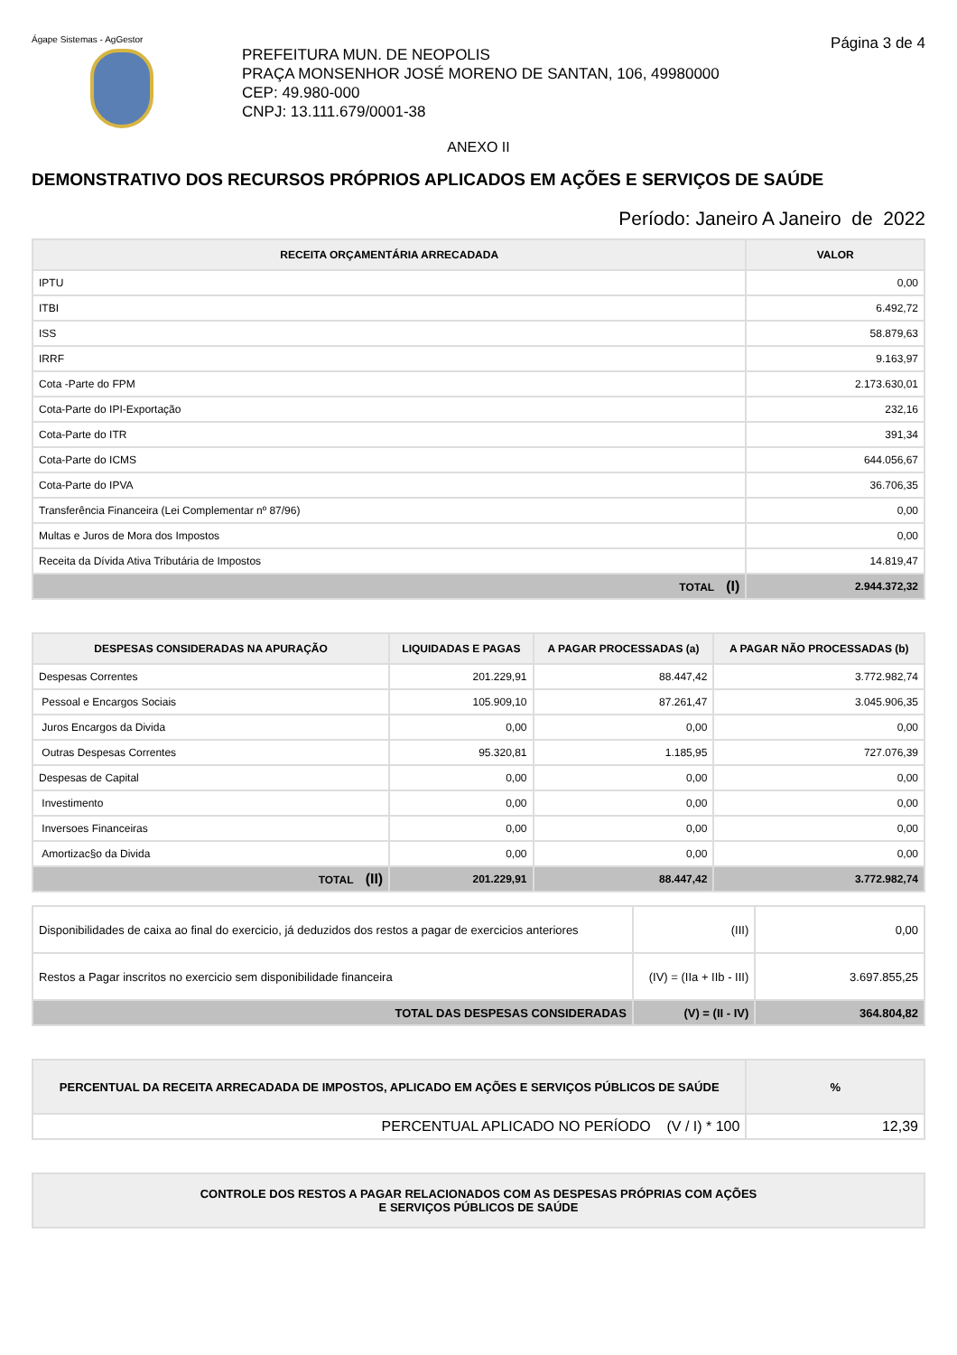Ágape Sistemas - AgGestor Página 3 de 4
PREFEITURA MUN. DE NEOPOLIS
PRAÇA MONSENHOR JOSÉ MORENO DE SANTAN, 106, 49980000
CEP: 49.980-000
CNPJ: 13.111.679/0001-38
ANEXO II
DEMONSTRATIVO DOS RECURSOS PRÓPRIOS APLICADOS EM AÇÕES E SERVIÇOS DE SAÚDE
Período: Janeiro A Janeiro de 2022
| RECEITA ORÇAMENTÁRIA ARRECADADA | VALOR |
| --- | --- |
| IPTU | 0,00 |
| ITBI | 6.492,72 |
| ISS | 58.879,63 |
| IRRF | 9.163,97 |
| Cota -Parte do FPM | 2.173.630,01 |
| Cota-Parte do IPI-Exportação | 232,16 |
| Cota-Parte do ITR | 391,34 |
| Cota-Parte do ICMS | 644.056,67 |
| Cota-Parte do IPVA | 36.706,35 |
| Transferência Financeira (Lei Complementar nº 87/96) | 0,00 |
| Multas e Juros de Mora dos Impostos | 0,00 |
| Receita da Dívida Ativa Tributária de Impostos | 14.819,47 |
| TOTAL (I) | 2.944.372,32 |
| DESPESAS CONSIDERADAS NA APURAÇÃO | LIQUIDADAS E PAGAS | A PAGAR PROCESSADAS (a) | A PAGAR NÃO PROCESSADAS (b) |
| --- | --- | --- | --- |
| Despesas Correntes | 201.229,91 | 88.447,42 | 3.772.982,74 |
| Pessoal e Encargos Sociais | 105.909,10 | 87.261,47 | 3.045.906,35 |
| Juros Encargos da Divida | 0,00 | 0,00 | 0,00 |
| Outras Despesas Correntes | 95.320,81 | 1.185,95 | 727.076,39 |
| Despesas de Capital | 0,00 | 0,00 | 0,00 |
| Investimento | 0,00 | 0,00 | 0,00 |
| Inversoes Financeiras | 0,00 | 0,00 | 0,00 |
| Amortizac§o da Divida | 0,00 | 0,00 | 0,00 |
| TOTAL (II) | 201.229,91 | 88.447,42 | 3.772.982,74 |
| Disponibilidades de caixa ao final do exercicio, já deduzidos dos restos a pagar de exercicios anteriores | (III) | 0,00 |
| Restos a Pagar inscritos no exercicio sem disponibilidade financeira | (IV) = (IIa + IIb - III) | 3.697.855,25 |
| TOTAL DAS DESPESAS CONSIDERADAS | (V) = (II - IV) | 364.804,82 |
| PERCENTUAL DA RECEITA ARRECADADA DE IMPOSTOS, APLICADO EM AÇÕES E SERVIÇOS PÚBLICOS DE SAÚDE | % |
| --- | --- |
| PERCENTUAL APLICADO NO PERÍODO (V / I) * 100 | 12,39 |
| CONTROLE DOS RESTOS A PAGAR RELACIONADOS COM AS DESPESAS PRÓPRIAS COM AÇÕES E SERVIÇOS PÚBLICOS DE SAÚDE |
| --- |